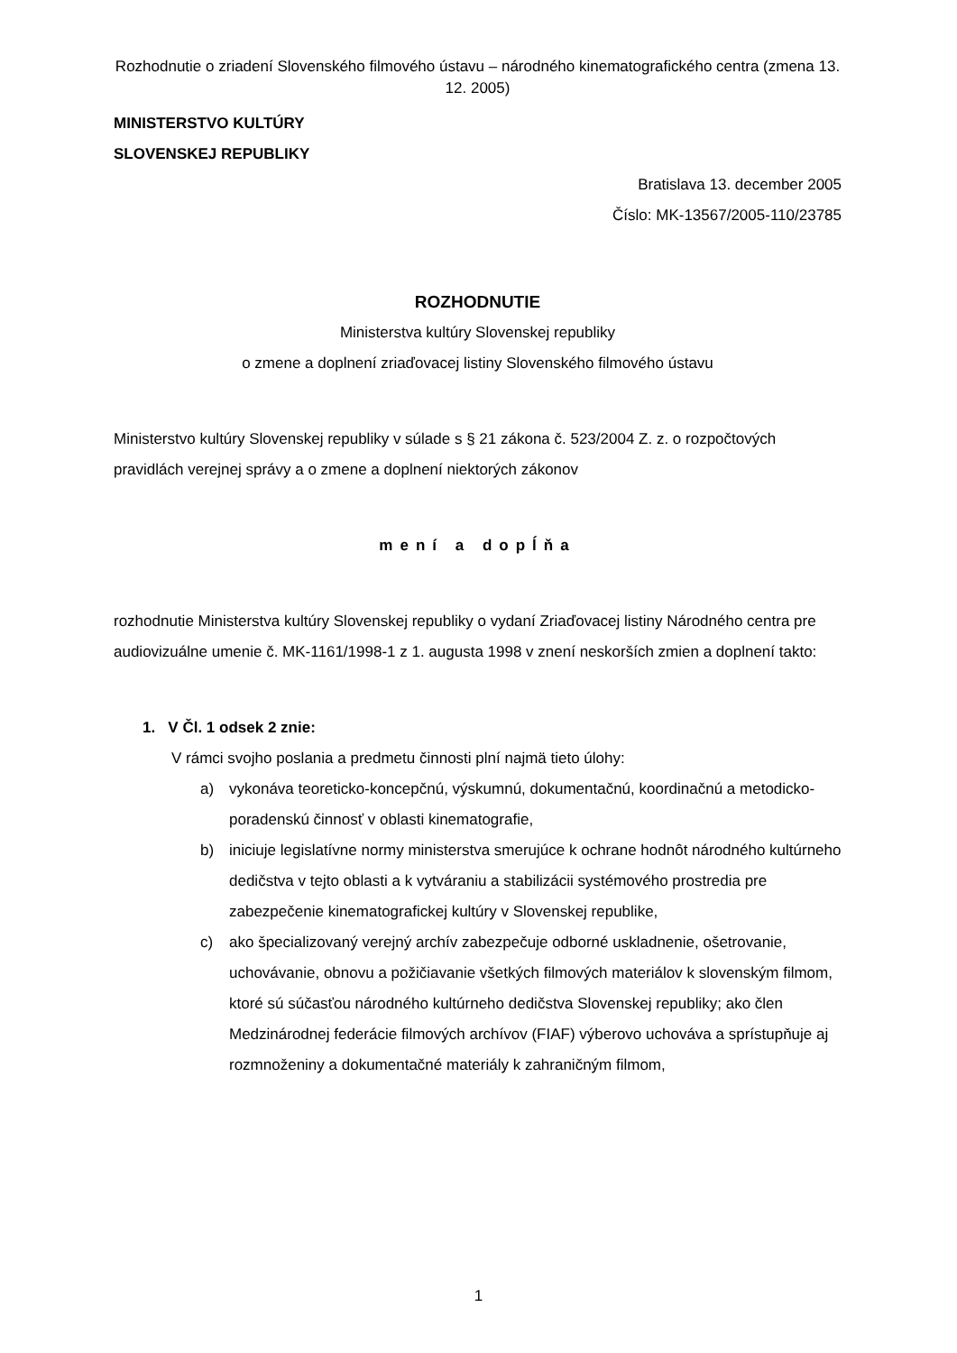Rozhodnutie o zriadení Slovenského filmového ústavu – národného kinematografického centra (zmena 13. 12. 2005)
MINISTERSTVO KULTÚRY
SLOVENSKEJ REPUBLIKY
Bratislava 13. december 2005
Číslo: MK-13567/2005-110/23785
ROZHODNUTIE
Ministerstva kultúry Slovenskej republiky
o zmene a doplnení zriaďovacej listiny Slovenského filmového ústavu
Ministerstvo kultúry Slovenskej republiky v súlade s § 21 zákona č. 523/2004 Z. z. o rozpočtových pravidlách verejnej správy a o zmene a doplnení niektorých zákonov
mení a dopĺňa
rozhodnutie Ministerstva kultúry Slovenskej republiky o vydaní Zriaďovacej listiny Národného centra pre audiovizuálne umenie č. MK-1161/1998-1 z 1. augusta 1998 v znení neskorších zmien a doplnení takto:
1. V Čl. 1 odsek 2 znie:
V rámci svojho poslania a predmetu činnosti plní najmä tieto úlohy:
a) vykonáva teoreticko-koncepčnú, výskumnú, dokumentačnú, koordinačnú a metodicko- poradenskú činnosť v oblasti kinematografie,
b) iniciuje legislatívne normy ministerstva smerujúce k ochrane hodnôt národného kultúrneho dedičstva v tejto oblasti a k vytváraniu a stabilizácii systémového prostredia pre zabezpečenie kinematografickej kultúry v Slovenskej republike,
c) ako špecializovaný verejný archív zabezpečuje odborné uskladnenie, ošetrovanie, uchovávanie, obnovu a požičiavanie všetkých filmových materiálov k slovenským filmom, ktoré sú súčasťou národného kultúrneho dedičstva Slovenskej republiky; ako člen Medzinárodnej federácie filmových archívov (FIAF) výberovo uchováva a sprístupňuje aj rozmnoženiny a dokumentačné materiály k zahraničným filmom,
1